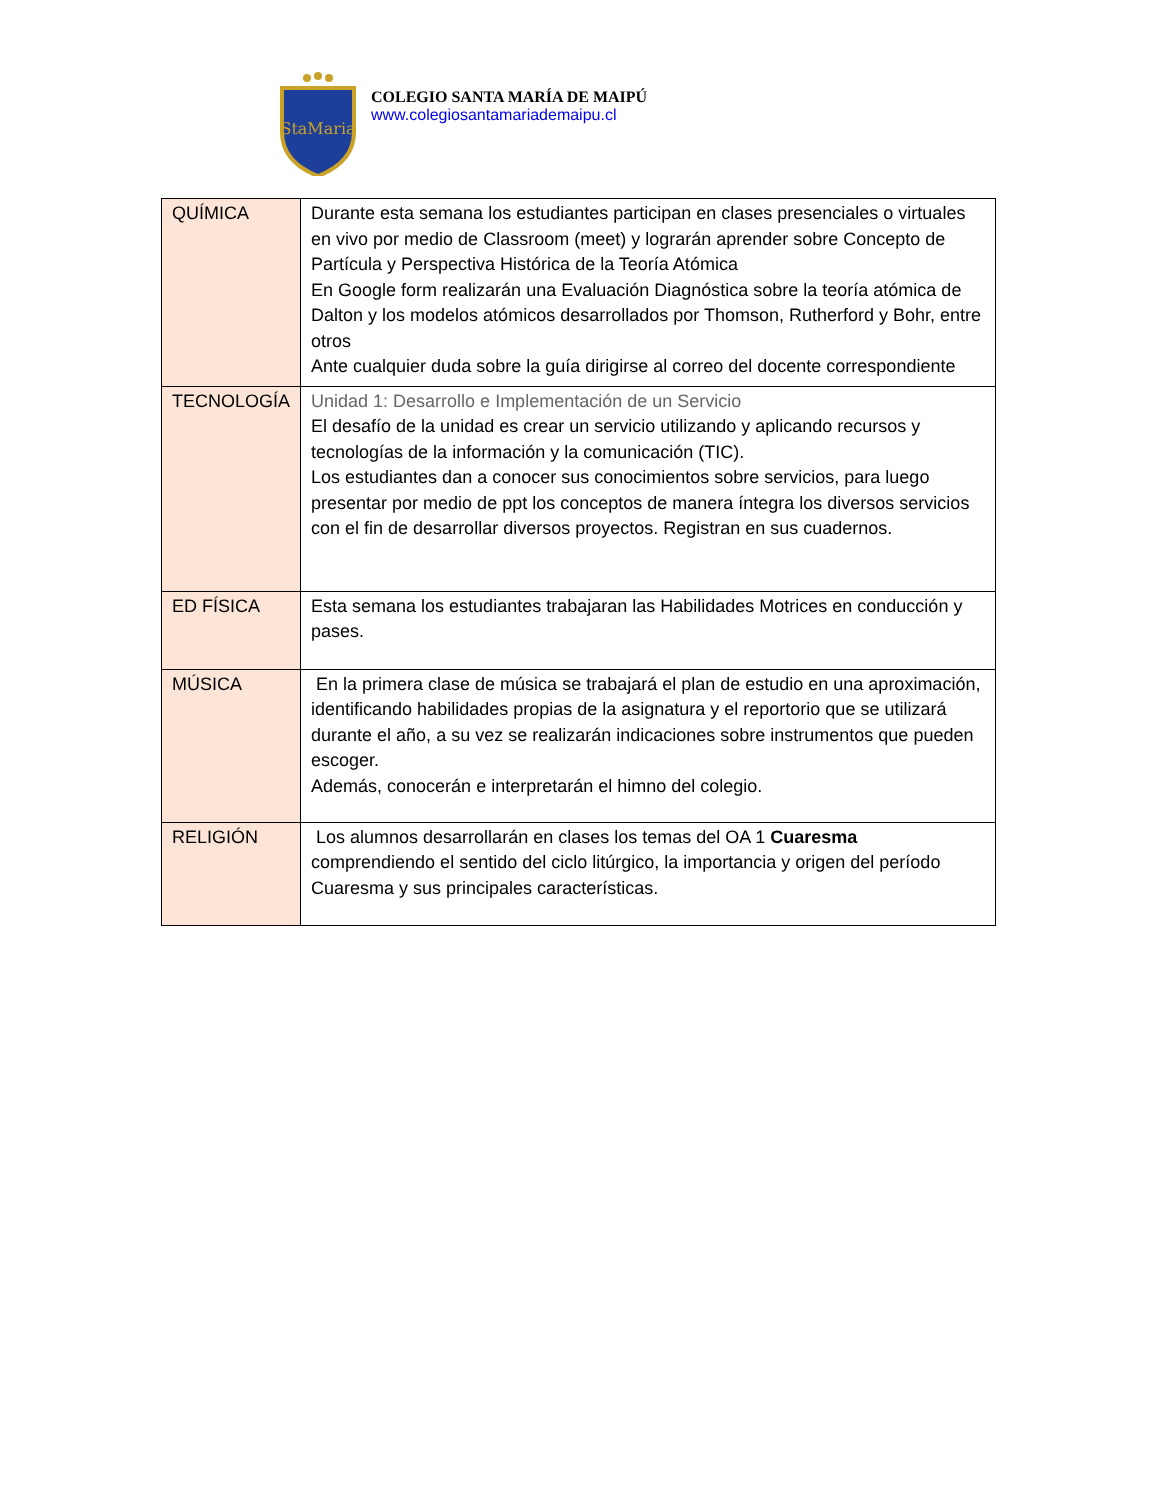StaMaria
COLEGIO SANTA MARÍA DE MAIPÚ
www.colegiosantamariademaipu.cl
| QUÍMICA | Durante esta semana los estudiantes participan en clases presenciales o virtuales en vivo por medio de Classroom (meet) y lograrán aprender sobre Concepto de Partícula y Perspectiva Histórica de la Teoría Atómica En Google form realizarán una Evaluación Diagnóstica sobre la teoría atómica de Dalton y los modelos atómicos desarrollados por Thomson, Rutherford y Bohr, entre otros Ante cualquier duda sobre la guía dirigirse al correo del docente correspondiente |
| TECNOLOGÍA | Unidad 1: Desarrollo e Implementación de un Servicio El desafío de la unidad es crear un servicio utilizando y aplicando recursos y tecnologías de la información y la comunicación (TIC). Los estudiantes dan a conocer sus conocimientos sobre servicios, para luego presentar por medio de ppt los conceptos de manera íntegra los diversos servicios con el fin de desarrollar diversos proyectos. Registran en sus cuadernos. |
| ED FÍSICA | Esta semana los estudiantes trabajaran las Habilidades Motrices en conducción y pases. |
| MÚSICA | En la primera clase de música se trabajará el plan de estudio en una aproximación, identificando habilidades propias de la asignatura y el reportorio que se utilizará durante el año, a su vez se realizarán indicaciones sobre instrumentos que pueden escoger. Además, conocerán e interpretarán el himno del colegio. |
| RELIGIÓN | Los alumnos desarrollarán en clases los temas del OA 1 Cuaresma comprendiendo el sentido del ciclo litúrgico, la importancia y origen del período Cuaresma y sus principales características. |